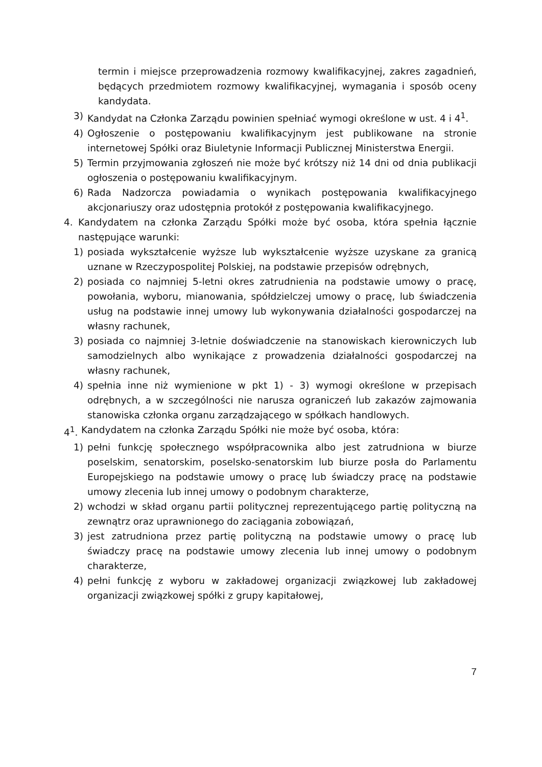termin i miejsce przeprowadzenia rozmowy kwalifikacyjnej, zakres zagadnień, będących przedmiotem rozmowy kwalifikacyjnej, wymagania i sposób oceny kandydata.
3) Kandydat na Członka Zarządu powinien spełniać wymogi określone w ust. 4 i 4<sup>1</sup>.
4) Ogłoszenie o postępowaniu kwalifikacyjnym jest publikowane na stronie internetowej Spółki oraz Biuletynie Informacji Publicznej Ministerstwa Energii.
5) Termin przyjmowania zgłoszeń nie może być krótszy niż 14 dni od dnia publikacji ogłoszenia o postępowaniu kwalifikacyjnym.
6) Rada Nadzorcza powiadamia o wynikach postępowania kwalifikacyjnego akcjonariuszy oraz udostępnia protokół z postępowania kwalifikacyjnego.
4. Kandydatem na członka Zarządu Spółki może być osoba, która spełnia łącznie następujące warunki:
1) posiada wykształcenie wyższe lub wykształcenie wyższe uzyskane za granicą uznane w Rzeczypospolitej Polskiej, na podstawie przepisów odrębnych,
2) posiada co najmniej 5-letni okres zatrudnienia na podstawie umowy o pracę, powołania, wyboru, mianowania, spółdzielczej umowy o pracę, lub świadczenia usług na podstawie innej umowy lub wykonywania działalności gospodarczej na własny rachunek,
3) posiada co najmniej 3-letnie doświadczenie na stanowiskach kierowniczych lub samodzielnych albo wynikające z prowadzenia działalności gospodarczej na własny rachunek,
4) spełnia inne niż wymienione w pkt 1) - 3) wymogi określone w przepisach odrębnych, a w szczególności nie narusza ograniczeń lub zakazów zajmowania stanowiska członka organu zarządzającego w spółkach handlowych.
4<sup>1</sup>. Kandydatem na członka Zarządu Spółki nie może być osoba, która:
1) pełni funkcję społecznego współpracownika albo jest zatrudniona w biurze poselskim, senatorskim, poselsko-senatorskim lub biurze posła do Parlamentu Europejskiego na podstawie umowy o pracę lub świadczy pracę na podstawie umowy zlecenia lub innej umowy o podobnym charakterze,
2) wchodzi w skład organu partii politycznej reprezentującego partię polityczną na zewnątrz oraz uprawnionego do zaciągania zobowiązań,
3) jest zatrudniona przez partię polityczną na podstawie umowy o pracę lub świadczy pracę na podstawie umowy zlecenia lub innej umowy o podobnym charakterze,
4) pełni funkcję z wyboru w zakładowej organizacji związkowej lub zakładowej organizacji związkowej spółki z grupy kapitałowej,
7